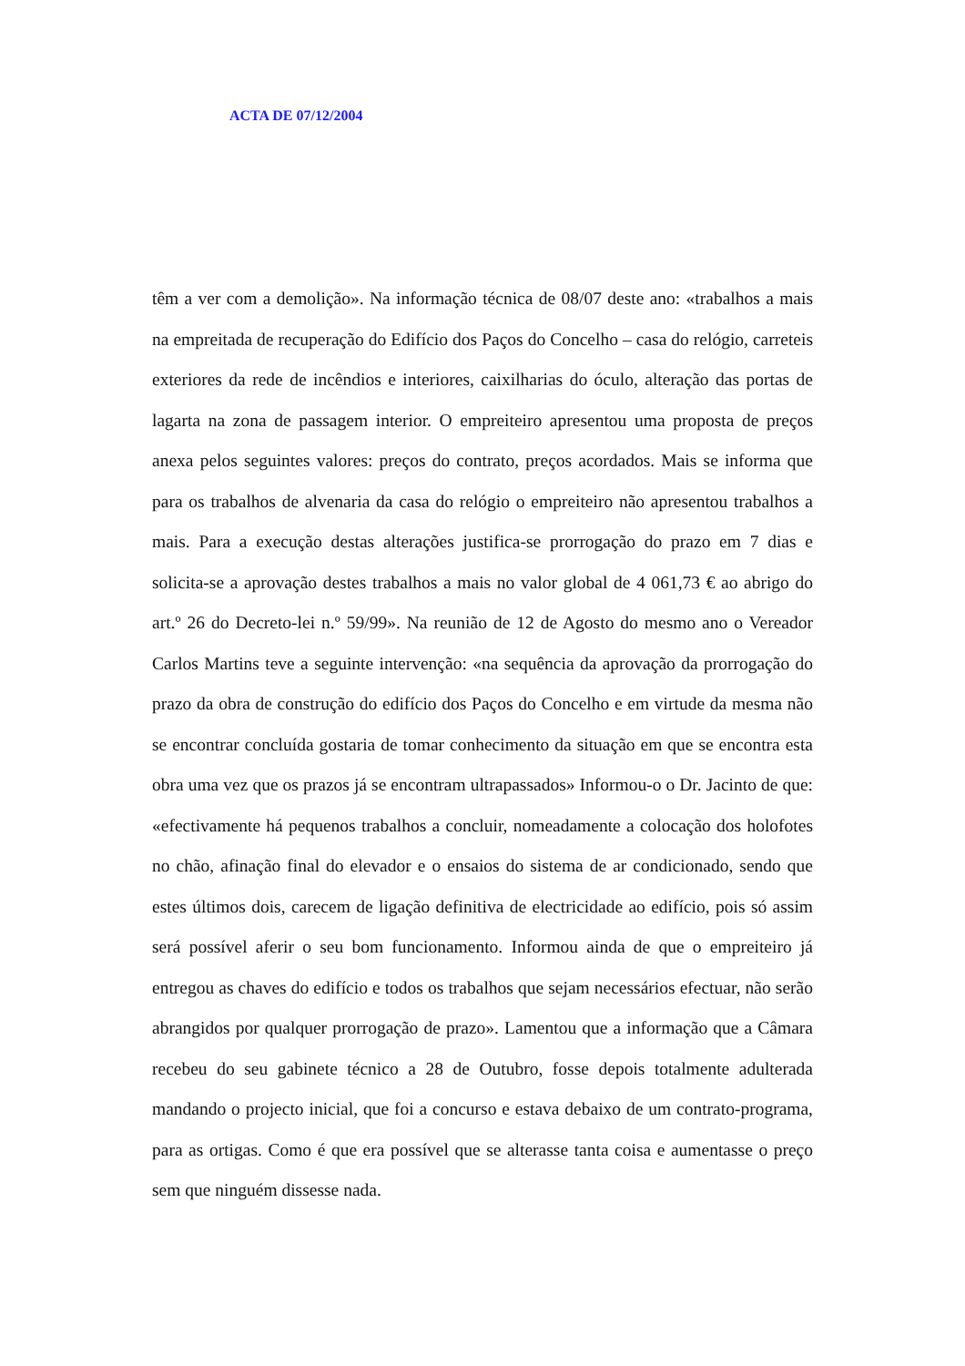ACTA DE 07/12/2004
têm a ver com a demolição». Na informação técnica de 08/07 deste ano: «trabalhos a mais na empreitada de recuperação do Edifício dos Paços do Concelho – casa do relógio, carreteis exteriores da rede de incêndios e interiores, caixilharias do óculo, alteração das portas de lagarta na zona de passagem interior. O empreiteiro apresentou uma proposta de preços anexa pelos seguintes valores: preços do contrato, preços acordados. Mais se informa que para os trabalhos de alvenaria da casa do relógio o empreiteiro não apresentou trabalhos a mais. Para a execução destas alterações justifica-se prorrogação do prazo em 7 dias e solicita-se a aprovação destes trabalhos a mais no valor global de 4 061,73 € ao abrigo do art.º 26 do Decreto-lei n.º 59/99». Na reunião de 12 de Agosto do mesmo ano o Vereador Carlos Martins teve a seguinte intervenção: «na sequência da aprovação da prorrogação do prazo da obra de construção do edifício dos Paços do Concelho e em virtude da mesma não se encontrar concluída gostaria de tomar conhecimento da situação em que se encontra esta obra uma vez que os prazos já se encontram ultrapassados» Informou-o o Dr. Jacinto de que: «efectivamente há pequenos trabalhos a concluir, nomeadamente a colocação dos holofotes no chão, afinação final do elevador e o ensaios do sistema de ar condicionado, sendo que estes últimos dois, carecem de ligação definitiva de electricidade ao edifício, pois só assim será possível aferir o seu bom funcionamento. Informou ainda de que o empreiteiro já entregou as chaves do edifício e todos os trabalhos que sejam necessários efectuar, não serão abrangidos por qualquer prorrogação de prazo». Lamentou que a informação que a Câmara recebeu do seu gabinete técnico a 28 de Outubro, fosse depois totalmente adulterada mandando o projecto inicial, que foi a concurso e estava debaixo de um contrato-programa, para as ortigas. Como é que era possível que se alterasse tanta coisa e aumentasse o preço sem que ninguém dissesse nada.